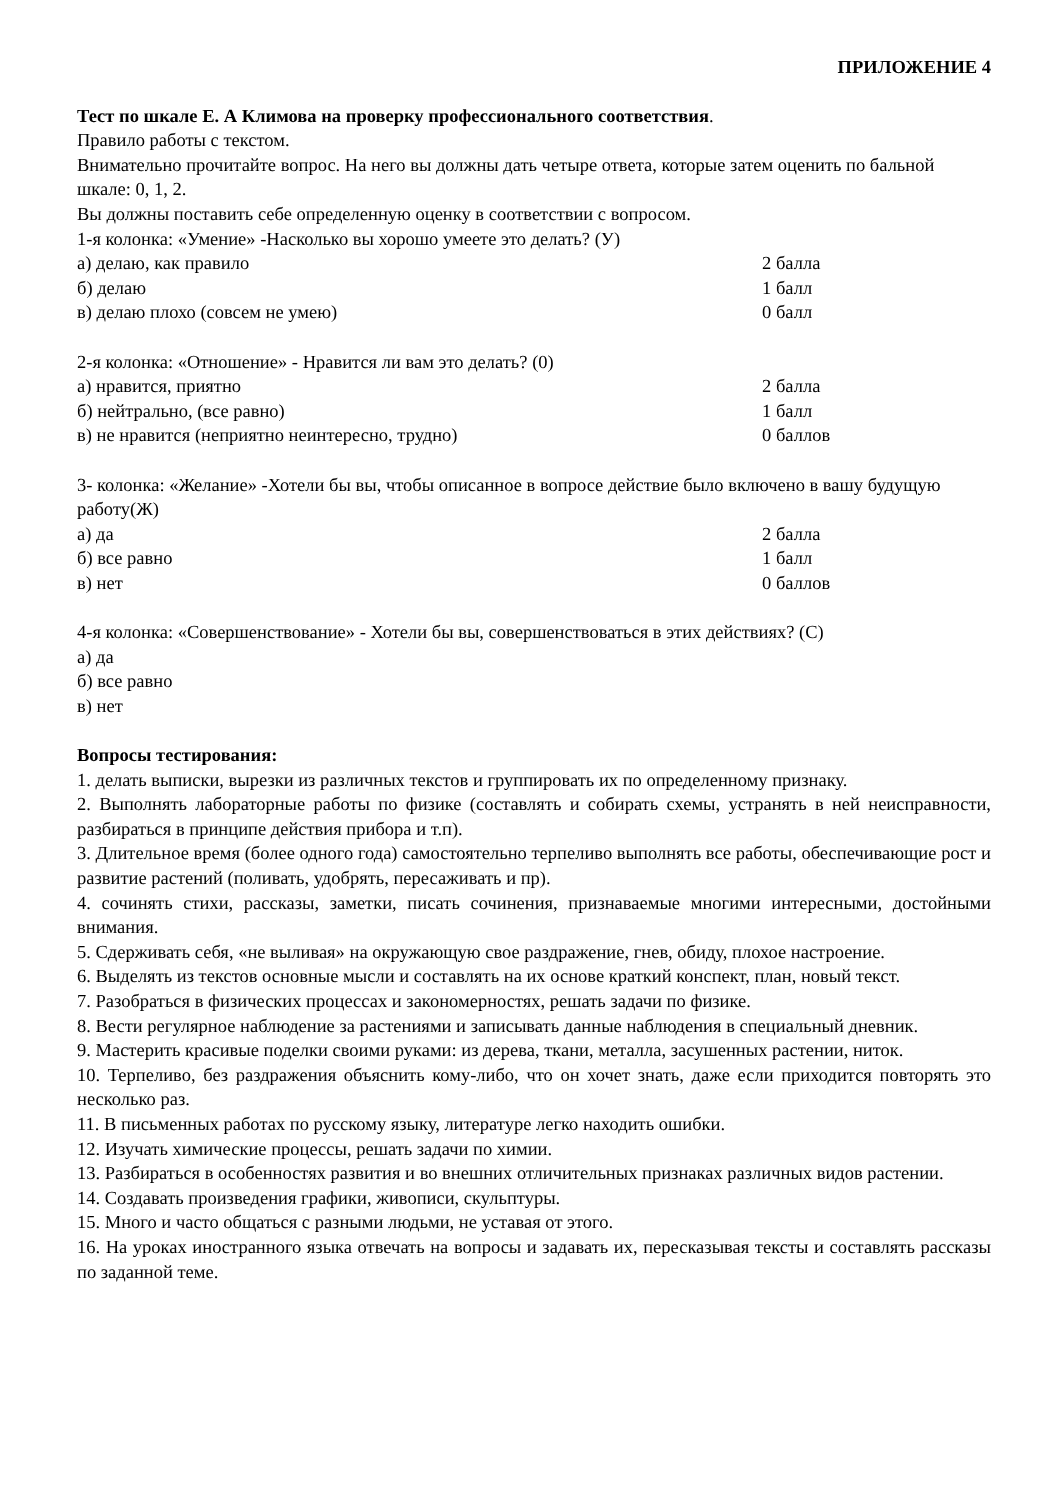ПРИЛОЖЕНИЕ 4
Тест по шкале Е. А Климова на проверку профессионального соответствия.
Правило работы с текстом.
Внимательно прочитайте вопрос. На него вы должны дать четыре ответа, которые затем оценить по бальной шкале: 0, 1, 2.
Вы должны поставить себе определенную оценку в соответствии с вопросом.
1-я колонка: «Умение» -Насколько вы хорошо умеете это делать? (У)
а) делаю, как правило 2 балла
б) делаю 1 балл
в) делаю плохо (совсем не умею) 0 балл
2-я колонка: «Отношение» - Нравится ли вам это делать? (0)
а) нравится, приятно 2 балла
б) нейтрально, (все равно) 1 балл
в) не нравится (неприятно неинтересно, трудно) 0 баллов
3- колонка: «Желание» -Хотели бы вы, чтобы описанное в вопросе действие было включено в вашу будущую работу(Ж)
а) да 2 балла
б) все равно 1 балл
в) нет 0 баллов
4-я колонка: «Совершенствование» - Хотели бы вы, совершенствоваться в этих действиях? (С)
а) да
б) все равно
в) нет
Вопросы тестирования:
1. делать выписки, вырезки из различных текстов и группировать их по определенному признаку.
2. Выполнять лабораторные работы по физике (составлять и собирать схемы, устранять в ней неисправности, разбираться в принципе действия прибора и т.п).
3. Длительное время (более одного года) самостоятельно терпеливо выполнять все работы, обеспечивающие рост и развитие растений (поливать, удобрять, пересаживать и пр).
4. сочинять стихи, рассказы, заметки, писать сочинения, признаваемые многими интересными, достойными внимания.
5. Сдерживать себя, «не выливая» на окружающую свое раздражение, гнев, обиду, плохое настроение.
6. Выделять из текстов основные мысли и составлять на их основе краткий конспект, план, новый текст.
7. Разобраться в физических процессах и закономерностях, решать задачи по физике.
8. Вести регулярное наблюдение за растениями и записывать данные наблюдения в специальный дневник.
9. Мастерить красивые поделки своими руками: из дерева, ткани, металла, засушенных растении, ниток.
10. Терпеливо, без раздражения объяснить кому-либо, что он хочет знать, даже если приходится повторять это несколько раз.
11. В письменных работах по русскому языку, литературе легко находить ошибки.
12. Изучать химические процессы, решать задачи по химии.
13. Разбираться в особенностях развития и во внешних отличительных признаках различных видов растении.
14. Создавать произведения графики, живописи, скульптуры.
15. Много и часто общаться с разными людьми, не уставая от этого.
16. На уроках иностранного языка отвечать на вопросы и задавать их, пересказывая тексты и составлять рассказы по заданной теме.